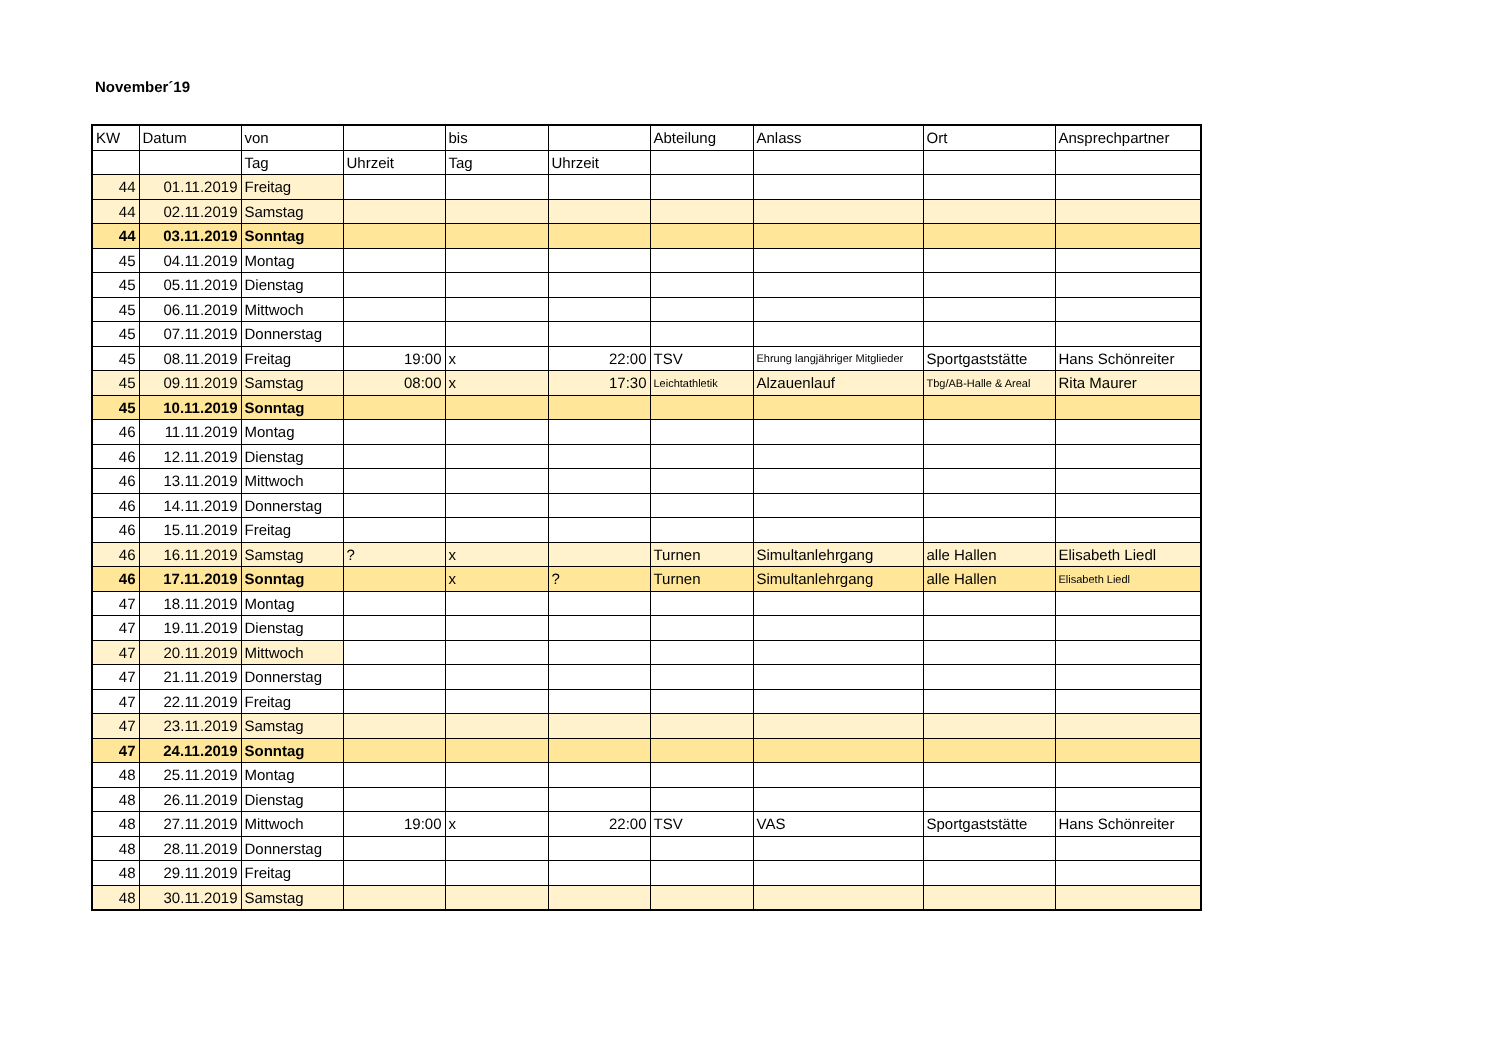November´19
| KW | Datum | von | | bis | | Abteilung | Anlass | Ort | Ansprechpartner |
| --- | --- | --- | --- | --- | --- | --- | --- | --- | --- |
| | | Tag | Uhrzeit | Tag | Uhrzeit | | | | |
| 44 | 01.11.2019 | Freitag | | | | | | | |
| 44 | 02.11.2019 | Samstag | | | | | | | |
| 44 | 03.11.2019 | Sonntag | | | | | | | |
| 45 | 04.11.2019 | Montag | | | | | | | |
| 45 | 05.11.2019 | Dienstag | | | | | | | |
| 45 | 06.11.2019 | Mittwoch | | | | | | | |
| 45 | 07.11.2019 | Donnerstag | | | | | | | |
| 45 | 08.11.2019 | Freitag | 19:00 | x | 22:00 | TSV | Ehrung langjähriger Mitglieder | Sportgaststätte | Hans Schönreiter |
| 45 | 09.11.2019 | Samstag | 08:00 | x | 17:30 | Leichtathletik | Alzauenlauf | Tbg/AB-Halle & Areal | Rita Maurer |
| 45 | 10.11.2019 | Sonntag | | | | | | | |
| 46 | 11.11.2019 | Montag | | | | | | | |
| 46 | 12.11.2019 | Dienstag | | | | | | | |
| 46 | 13.11.2019 | Mittwoch | | | | | | | |
| 46 | 14.11.2019 | Donnerstag | | | | | | | |
| 46 | 15.11.2019 | Freitag | | | | | | | |
| 46 | 16.11.2019 | Samstag | ? | x | | Turnen | Simultanlehrgang | alle Hallen | Elisabeth Liedl |
| 46 | 17.11.2019 | Sonntag | | x | ? | Turnen | Simultanlehrgang | alle Hallen | Elisabeth Liedl |
| 47 | 18.11.2019 | Montag | | | | | | | |
| 47 | 19.11.2019 | Dienstag | | | | | | | |
| 47 | 20.11.2019 | Mittwoch | | | | | | | |
| 47 | 21.11.2019 | Donnerstag | | | | | | | |
| 47 | 22.11.2019 | Freitag | | | | | | | |
| 47 | 23.11.2019 | Samstag | | | | | | | |
| 47 | 24.11.2019 | Sonntag | | | | | | | |
| 48 | 25.11.2019 | Montag | | | | | | | |
| 48 | 26.11.2019 | Dienstag | | | | | | | |
| 48 | 27.11.2019 | Mittwoch | 19:00 | x | 22:00 | TSV | VAS | Sportgaststätte | Hans Schönreiter |
| 48 | 28.11.2019 | Donnerstag | | | | | | | |
| 48 | 29.11.2019 | Freitag | | | | | | | |
| 48 | 30.11.2019 | Samstag | | | | | | | |